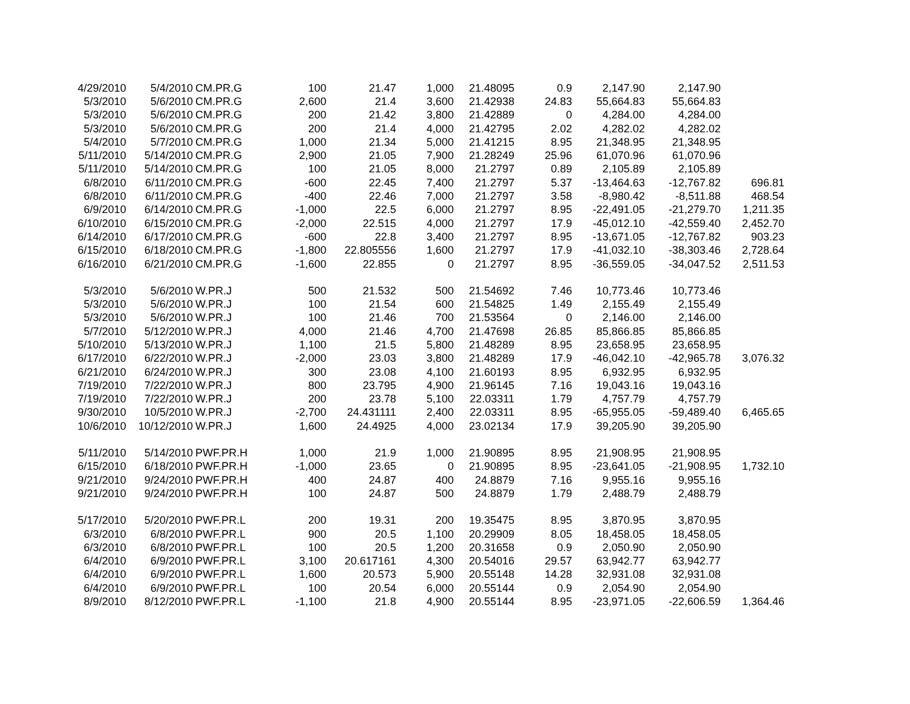| 4/29/2010 | 5/4/2010 | CM.PR.G | 100 | 21.47 | 1,000 | 21.48095 | 0.9 | 2,147.90 | 2,147.90 | |
| 5/3/2010 | 5/6/2010 | CM.PR.G | 2,600 | 21.4 | 3,600 | 21.42938 | 24.83 | 55,664.83 | 55,664.83 | |
| 5/3/2010 | 5/6/2010 | CM.PR.G | 200 | 21.42 | 3,800 | 21.42889 | 0 | 4,284.00 | 4,284.00 | |
| 5/3/2010 | 5/6/2010 | CM.PR.G | 200 | 21.4 | 4,000 | 21.42795 | 2.02 | 4,282.02 | 4,282.02 | |
| 5/4/2010 | 5/7/2010 | CM.PR.G | 1,000 | 21.34 | 5,000 | 21.41215 | 8.95 | 21,348.95 | 21,348.95 | |
| 5/11/2010 | 5/14/2010 | CM.PR.G | 2,900 | 21.05 | 7,900 | 21.28249 | 25.96 | 61,070.96 | 61,070.96 | |
| 5/11/2010 | 5/14/2010 | CM.PR.G | 100 | 21.05 | 8,000 | 21.2797 | 0.89 | 2,105.89 | 2,105.89 | |
| 6/8/2010 | 6/11/2010 | CM.PR.G | -600 | 22.45 | 7,400 | 21.2797 | 5.37 | -13,464.63 | -12,767.82 | 696.81 |
| 6/8/2010 | 6/11/2010 | CM.PR.G | -400 | 22.46 | 7,000 | 21.2797 | 3.58 | -8,980.42 | -8,511.88 | 468.54 |
| 6/9/2010 | 6/14/2010 | CM.PR.G | -1,000 | 22.5 | 6,000 | 21.2797 | 8.95 | -22,491.05 | -21,279.70 | 1,211.35 |
| 6/10/2010 | 6/15/2010 | CM.PR.G | -2,000 | 22.515 | 4,000 | 21.2797 | 17.9 | -45,012.10 | -42,559.40 | 2,452.70 |
| 6/14/2010 | 6/17/2010 | CM.PR.G | -600 | 22.8 | 3,400 | 21.2797 | 8.95 | -13,671.05 | -12,767.82 | 903.23 |
| 6/15/2010 | 6/18/2010 | CM.PR.G | -1,800 | 22.805556 | 1,600 | 21.2797 | 17.9 | -41,032.10 | -38,303.46 | 2,728.64 |
| 6/16/2010 | 6/21/2010 | CM.PR.G | -1,600 | 22.855 | 0 | 21.2797 | 8.95 | -36,559.05 | -34,047.52 | 2,511.53 |
| 5/3/2010 | 5/6/2010 | W.PR.J | 500 | 21.532 | 500 | 21.54692 | 7.46 | 10,773.46 | 10,773.46 | |
| 5/3/2010 | 5/6/2010 | W.PR.J | 100 | 21.54 | 600 | 21.54825 | 1.49 | 2,155.49 | 2,155.49 | |
| 5/3/2010 | 5/6/2010 | W.PR.J | 100 | 21.46 | 700 | 21.53564 | 0 | 2,146.00 | 2,146.00 | |
| 5/7/2010 | 5/12/2010 | W.PR.J | 4,000 | 21.46 | 4,700 | 21.47698 | 26.85 | 85,866.85 | 85,866.85 | |
| 5/10/2010 | 5/13/2010 | W.PR.J | 1,100 | 21.5 | 5,800 | 21.48289 | 8.95 | 23,658.95 | 23,658.95 | |
| 6/17/2010 | 6/22/2010 | W.PR.J | -2,000 | 23.03 | 3,800 | 21.48289 | 17.9 | -46,042.10 | -42,965.78 | 3,076.32 |
| 6/21/2010 | 6/24/2010 | W.PR.J | 300 | 23.08 | 4,100 | 21.60193 | 8.95 | 6,932.95 | 6,932.95 | |
| 7/19/2010 | 7/22/2010 | W.PR.J | 800 | 23.795 | 4,900 | 21.96145 | 7.16 | 19,043.16 | 19,043.16 | |
| 7/19/2010 | 7/22/2010 | W.PR.J | 200 | 23.78 | 5,100 | 22.03311 | 1.79 | 4,757.79 | 4,757.79 | |
| 9/30/2010 | 10/5/2010 | W.PR.J | -2,700 | 24.431111 | 2,400 | 22.03311 | 8.95 | -65,955.05 | -59,489.40 | 6,465.65 |
| 10/6/2010 | 10/12/2010 | W.PR.J | 1,600 | 24.4925 | 4,000 | 23.02134 | 17.9 | 39,205.90 | 39,205.90 | |
| 5/11/2010 | 5/14/2010 | PWF.PR.H | 1,000 | 21.9 | 1,000 | 21.90895 | 8.95 | 21,908.95 | 21,908.95 | |
| 6/15/2010 | 6/18/2010 | PWF.PR.H | -1,000 | 23.65 | 0 | 21.90895 | 8.95 | -23,641.05 | -21,908.95 | 1,732.10 |
| 9/21/2010 | 9/24/2010 | PWF.PR.H | 400 | 24.87 | 400 | 24.8879 | 7.16 | 9,955.16 | 9,955.16 | |
| 9/21/2010 | 9/24/2010 | PWF.PR.H | 100 | 24.87 | 500 | 24.8879 | 1.79 | 2,488.79 | 2,488.79 | |
| 5/17/2010 | 5/20/2010 | PWF.PR.L | 200 | 19.31 | 200 | 19.35475 | 8.95 | 3,870.95 | 3,870.95 | |
| 6/3/2010 | 6/8/2010 | PWF.PR.L | 900 | 20.5 | 1,100 | 20.29909 | 8.05 | 18,458.05 | 18,458.05 | |
| 6/3/2010 | 6/8/2010 | PWF.PR.L | 100 | 20.5 | 1,200 | 20.31658 | 0.9 | 2,050.90 | 2,050.90 | |
| 6/4/2010 | 6/9/2010 | PWF.PR.L | 3,100 | 20.617161 | 4,300 | 20.54016 | 29.57 | 63,942.77 | 63,942.77 | |
| 6/4/2010 | 6/9/2010 | PWF.PR.L | 1,600 | 20.573 | 5,900 | 20.55148 | 14.28 | 32,931.08 | 32,931.08 | |
| 6/4/2010 | 6/9/2010 | PWF.PR.L | 100 | 20.54 | 6,000 | 20.55144 | 0.9 | 2,054.90 | 2,054.90 | |
| 8/9/2010 | 8/12/2010 | PWF.PR.L | -1,100 | 21.8 | 4,900 | 20.55144 | 8.95 | -23,971.05 | -22,606.59 | 1,364.46 |